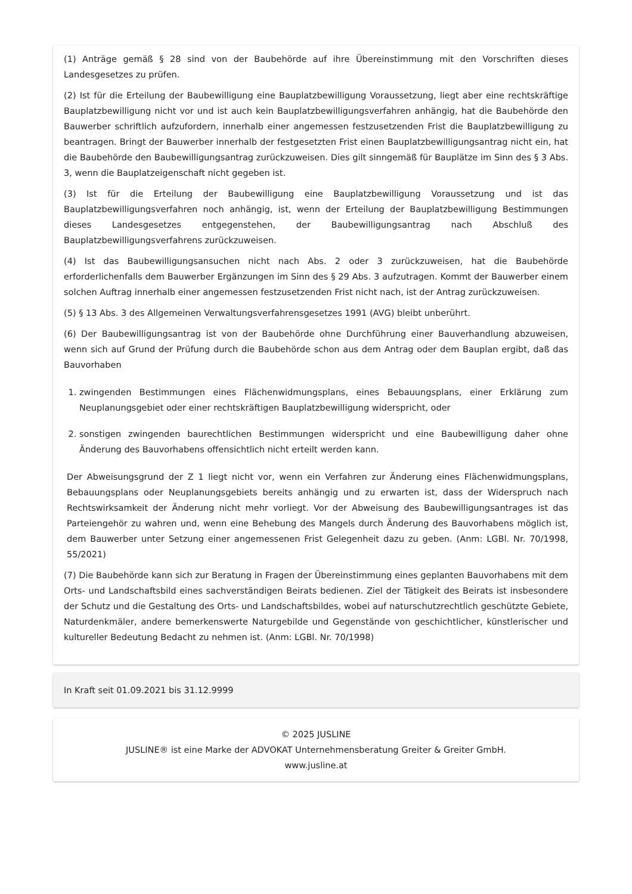(1) Anträge gemäß § 28 sind von der Baubehörde auf ihre Übereinstimmung mit den Vorschriften dieses Landesgesetzes zu prüfen.
(2) Ist für die Erteilung der Baubewilligung eine Bauplatzbewilligung Voraussetzung, liegt aber eine rechtskräftige Bauplatzbewilligung nicht vor und ist auch kein Bauplatzbewilligungsverfahren anhängig, hat die Baubehörde den Bauwerber schriftlich aufzufordern, innerhalb einer angemessen festzusetzenden Frist die Bauplatzbewilligung zu beantragen. Bringt der Bauwerber innerhalb der festgesetzten Frist einen Bauplatzbewilligungsantrag nicht ein, hat die Baubehörde den Baubewilligungsantrag zurückzuweisen. Dies gilt sinngemäß für Bauplätze im Sinn des § 3 Abs. 3, wenn die Bauplatzeigenschaft nicht gegeben ist.
(3) Ist für die Erteilung der Baubewilligung eine Bauplatzbewilligung Voraussetzung und ist das Bauplatzbewilligungsverfahren noch anhängig, ist, wenn der Erteilung der Bauplatzbewilligung Bestimmungen dieses Landesgesetzes entgegenstehen, der Baubewilligungsantrag nach Abschluß des Bauplatzbewilligungsverfahrens zurückzuweisen.
(4) Ist das Baubewilligungsansuchen nicht nach Abs. 2 oder 3 zurückzuweisen, hat die Baubehörde erforderlichenfalls dem Bauwerber Ergänzungen im Sinn des § 29 Abs. 3 aufzutragen. Kommt der Bauwerber einem solchen Auftrag innerhalb einer angemessen festzusetzenden Frist nicht nach, ist der Antrag zurückzuweisen.
(5) § 13 Abs. 3 des Allgemeinen Verwaltungsverfahrensgesetzes 1991 (AVG) bleibt unberührt.
(6) Der Baubewilligungsantrag ist von der Baubehörde ohne Durchführung einer Bauverhandlung abzuweisen, wenn sich auf Grund der Prüfung durch die Baubehörde schon aus dem Antrag oder dem Bauplan ergibt, daß das Bauvorhaben
1. zwingenden Bestimmungen eines Flächenwidmungsplans, eines Bebauungsplans, einer Erklärung zum Neuplanungsgebiet oder einer rechtskräftigen Bauplatzbewilligung widerspricht, oder
2. sonstigen zwingenden baurechtlichen Bestimmungen widerspricht und eine Baubewilligung daher ohne Änderung des Bauvorhabens offensichtlich nicht erteilt werden kann.
Der Abweisungsgrund der Z 1 liegt nicht vor, wenn ein Verfahren zur Änderung eines Flächenwidmungsplans, Bebauungsplans oder Neuplanungsgebiets bereits anhängig und zu erwarten ist, dass der Widerspruch nach Rechtswirksamkeit der Änderung nicht mehr vorliegt. Vor der Abweisung des Baubewilligungsantrages ist das Parteiengehör zu wahren und, wenn eine Behebung des Mangels durch Änderung des Bauvorhabens möglich ist, dem Bauwerber unter Setzung einer angemessenen Frist Gelegenheit dazu zu geben. (Anm: LGBl. Nr. 70/1998, 55/2021)
(7) Die Baubehörde kann sich zur Beratung in Fragen der Übereinstimmung eines geplanten Bauvorhabens mit dem Orts- und Landschaftsbild eines sachverständigen Beirats bedienen. Ziel der Tätigkeit des Beirats ist insbesondere der Schutz und die Gestaltung des Orts- und Landschaftsbildes, wobei auf naturschutzrechtlich geschützte Gebiete, Naturdenkmäler, andere bemerkenswerte Naturgebilde und Gegenstände von geschichtlicher, künstlerischer und kultureller Bedeutung Bedacht zu nehmen ist. (Anm: LGBl. Nr. 70/1998)
In Kraft seit 01.09.2021 bis 31.12.9999
© 2025 JUSLINE
JUSLINE® ist eine Marke der ADVOKAT Unternehmensberatung Greiter & Greiter GmbH.
www.jusline.at